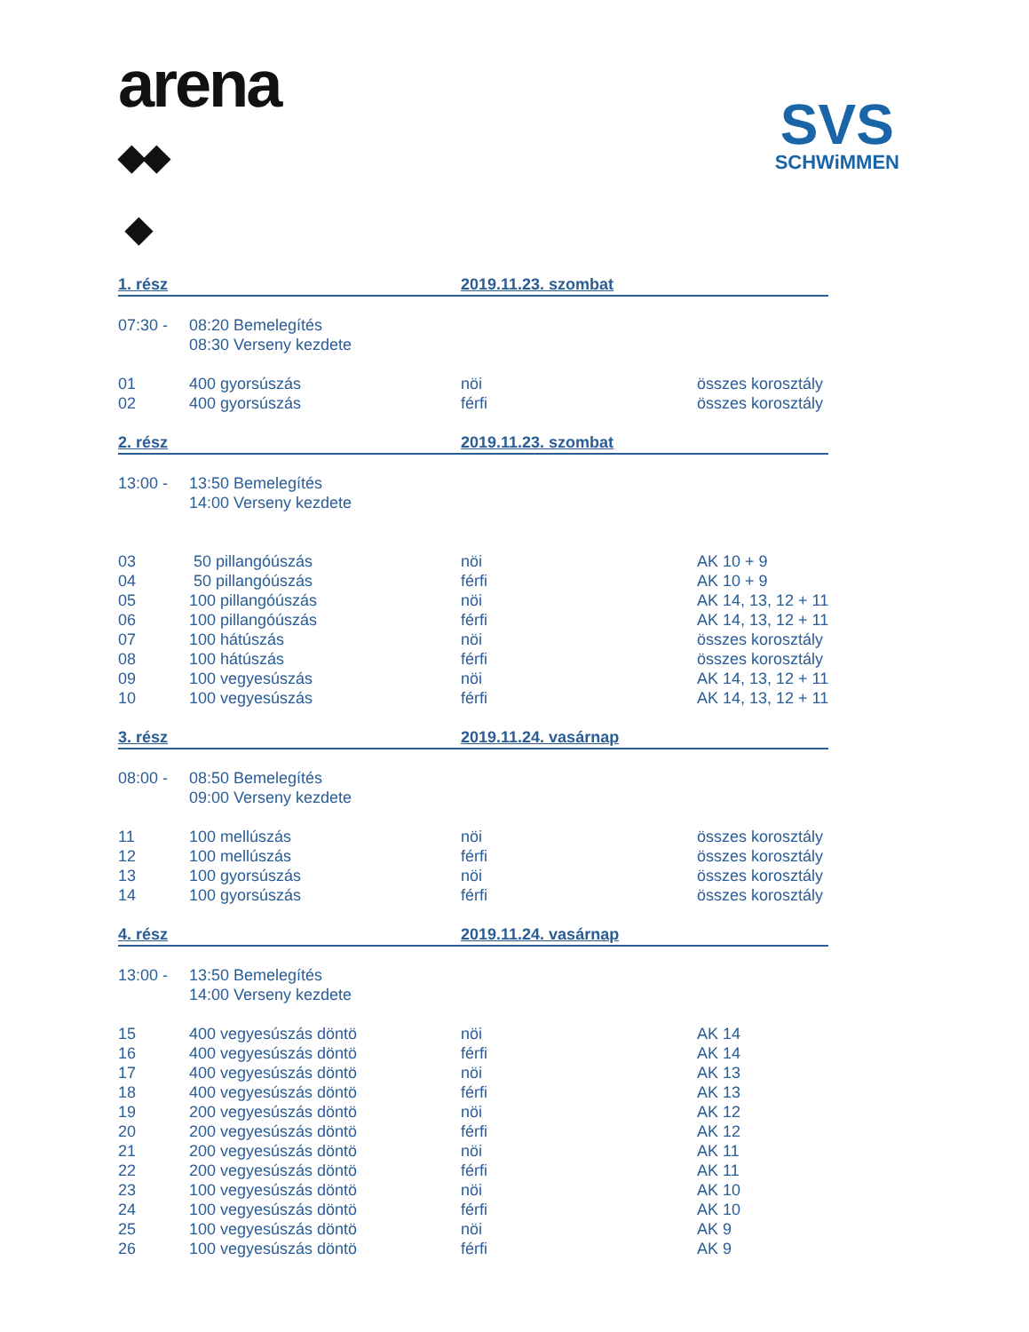arena
◆◆
◆
SVS
SCHWiMMEN
| 1. rész | | 2019.11.23. szombat | |
| 07:30 - | 08:20 Bemelegítés | | |
| | 08:30 Verseny kezdete | | |
| 01 | 400 gyorsúszás | nöi | összes korosztály |
| 02 | 400 gyorsúszás | férfi | összes korosztály |
| 2. rész | | 2019.11.23. szombat | |
| 13:00 - | 13:50 Bemelegítés | | |
| | 14:00 Verseny kezdete | | |
| 03 | 50 pillangóúszás | nöi | AK 10 + 9 |
| 04 | 50 pillangóúszás | férfi | AK 10 + 9 |
| 05 | 100 pillangóúszás | nöi | AK 14, 13, 12 + 11 |
| 06 | 100 pillangóúszás | férfi | AK 14, 13, 12 + 11 |
| 07 | 100 hátúszás | nöi | összes korosztály |
| 08 | 100 hátúszás | férfi | összes korosztály |
| 09 | 100 vegyesúszás | nöi | AK 14, 13, 12 + 11 |
| 10 | 100 vegyesúszás | férfi | AK 14, 13, 12 + 11 |
| 3. rész | | 2019.11.24. vasárnap | |
| 08:00 - | 08:50 Bemelegítés | | |
| | 09:00 Verseny kezdete | | |
| 11 | 100 mellúszás | nöi | összes korosztály |
| 12 | 100 mellúszás | férfi | összes korosztály |
| 13 | 100 gyorsúszás | nöi | összes korosztály |
| 14 | 100 gyorsúszás | férfi | összes korosztály |
| 4. rész | | 2019.11.24. vasárnap | |
| 13:00 - | 13:50 Bemelegítés | | |
| | 14:00 Verseny kezdete | | |
| 15 | 400 vegyesúszás döntö | nöi | AK 14 |
| 16 | 400 vegyesúszás döntö | férfi | AK 14 |
| 17 | 400 vegyesúszás döntö | nöi | AK 13 |
| 18 | 400 vegyesúszás döntö | férfi | AK 13 |
| 19 | 200 vegyesúszás döntö | nöi | AK 12 |
| 20 | 200 vegyesúszás döntö | férfi | AK 12 |
| 21 | 200 vegyesúszás döntö | nöi | AK 11 |
| 22 | 200 vegyesúszás döntö | férfi | AK 11 |
| 23 | 100 vegyesúszás döntö | nöi | AK 10 |
| 24 | 100 vegyesúszás döntö | férfi | AK 10 |
| 25 | 100 vegyesúszás döntö | nöi | AK 9 |
| 26 | 100 vegyesúszás döntö | férfi | AK 9 |